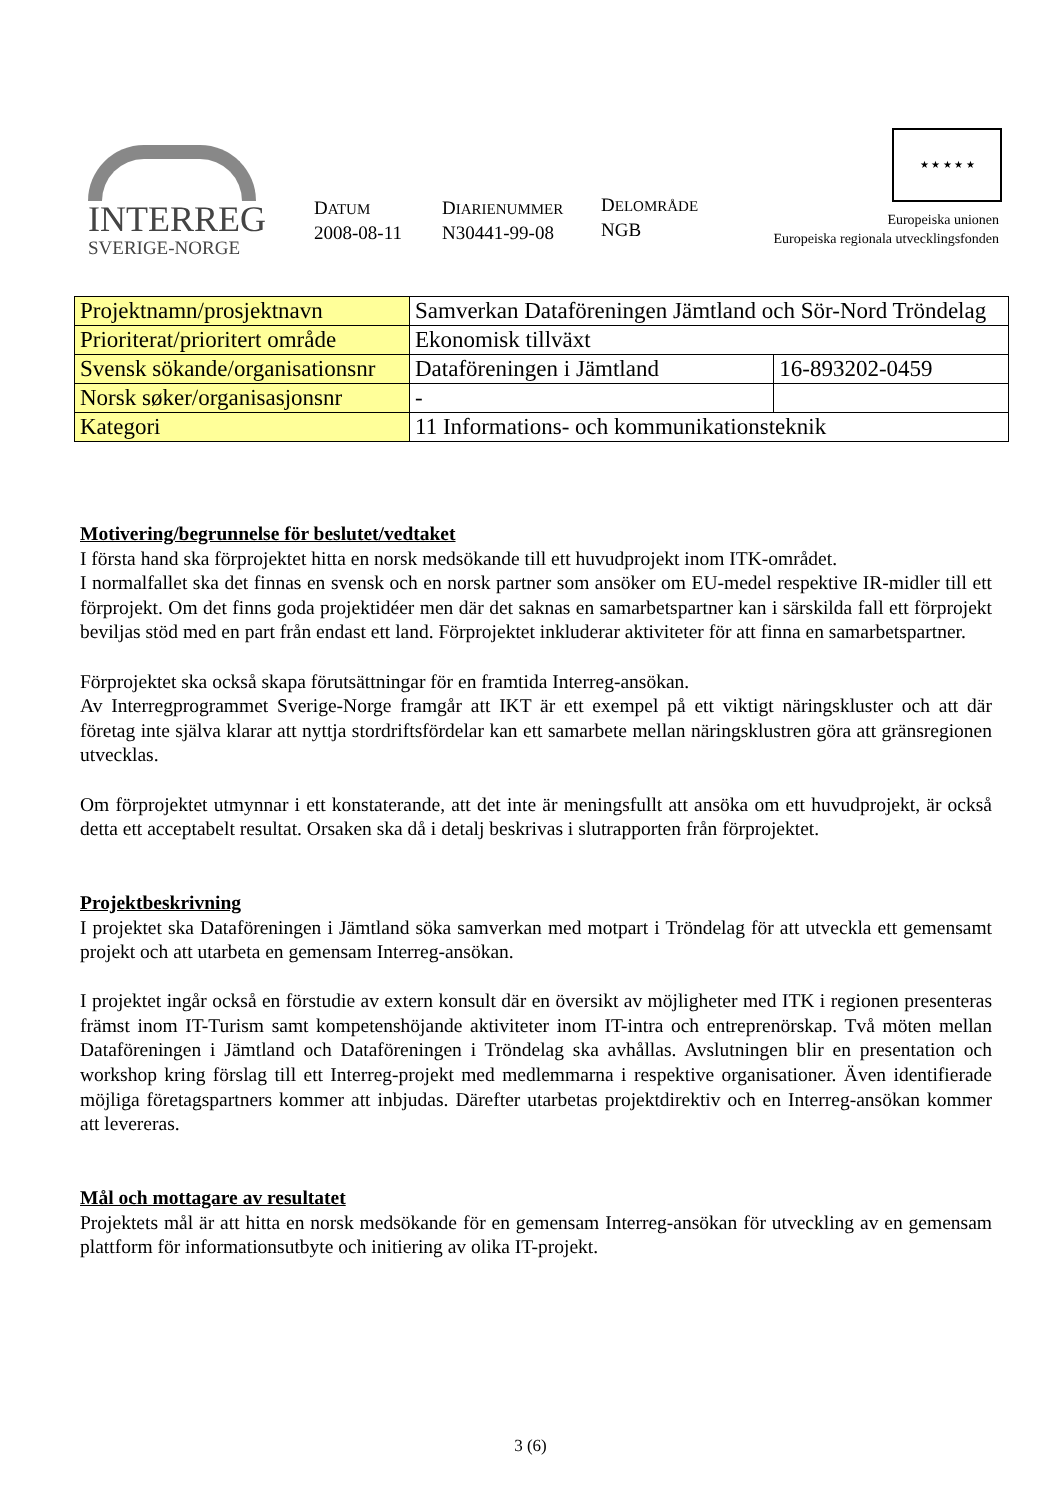INTERREG
SVERIGE-NORGE
DATUM
2008-08-11
DIARIENUMMER
N30441-99-08
DELOMRÅDE
NGB
★ ★ ★ ★ ★
Europeiska unionen
Europeiska regionala utvecklingsfonden
| Projektnamn/prosjektnavn | Samverkan Dataföreningen Jämtland och Sör-Nord Tröndelag | |
| Prioriterat/prioritert område | Ekonomisk tillväxt | |
| Svensk sökande/organisationsnr | Dataföreningen i Jämtland | 16-893202-0459 |
| Norsk søker/organisasjonsnr | - | |
| Kategori | 11 Informations- och kommunikationsteknik | |
Motivering/begrunnelse för beslutet/vedtaket
I första hand ska förprojektet hitta en norsk medsökande till ett huvudprojekt inom ITK-området.
I normalfallet ska det finnas en svensk och en norsk partner som ansöker om EU-medel respektive IR-midler till ett förprojekt. Om det finns goda projektidéer men där det saknas en samarbetspartner kan i särskilda fall ett förprojekt beviljas stöd med en part från endast ett land. Förprojektet inkluderar aktiviteter för att finna en samarbetspartner.
Förprojektet ska också skapa förutsättningar för en framtida Interreg-ansökan.
Av Interregprogrammet Sverige-Norge framgår att IKT är ett exempel på ett viktigt näringskluster och att där företag inte själva klarar att nyttja stordriftsfördelar kan ett samarbete mellan näringsklustren göra att gränsregionen utvecklas.
Om förprojektet utmynnar i ett konstaterande, att det inte är meningsfullt att ansöka om ett huvudprojekt, är också detta ett acceptabelt resultat. Orsaken ska då i detalj beskrivas i slutrapporten från förprojektet.
Projektbeskrivning
I projektet ska Dataföreningen i Jämtland söka samverkan med motpart i Tröndelag för att utveckla ett gemensamt projekt och att utarbeta en gemensam Interreg-ansökan.
I projektet ingår också en förstudie av extern konsult där en översikt av möjligheter med ITK i regionen presenteras främst inom IT-Turism samt kompetenshöjande aktiviteter inom IT-intra och entreprenörskap. Två möten mellan Dataföreningen i Jämtland och Dataföreningen i Tröndelag ska avhållas. Avslutningen blir en presentation och workshop kring förslag till ett Interreg-projekt med medlemmarna i respektive organisationer. Även identifierade möjliga företagspartners kommer att inbjudas. Därefter utarbetas projektdirektiv och en Interreg-ansökan kommer att levereras.
Mål och mottagare av resultatet
Projektets mål är att hitta en norsk medsökande för en gemensam Interreg-ansökan för utveckling av en gemensam plattform för informationsutbyte och initiering av olika IT-projekt.
3 (6)